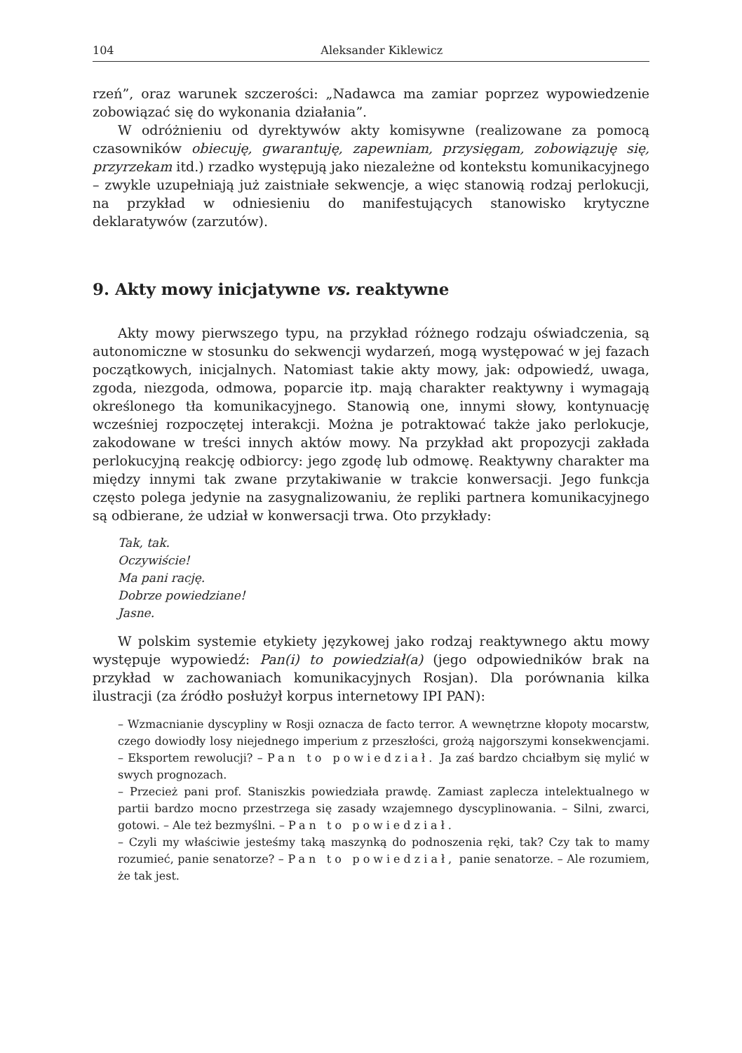104 Aleksander Kiklewicz
rzeń”, oraz warunek szczerości: „Nadawca ma zamiar poprzez wypowiedzenie zobowiązać się do wykonania działania”.
W odróżnieniu od dyrektywów akty komisywne (realizowane za pomocą czasowników obiecuję, gwarantuję, zapewniam, przysięgam, zobowiązuję się, przyrzekam itd.) rzadko występują jako niezależne od kontekstu komunikacyjnego – zwykle uzupełniają już zaistniałe sekwencje, a więc stanowią rodzaj perlokucji, na przykład w odniesieniu do manifestujących stanowisko krytyczne deklaratywów (zarzutów).
9. Akty mowy inicjatywne vs. reaktywne
Akty mowy pierwszego typu, na przykład różnego rodzaju oświadczenia, są autonomiczne w stosunku do sekwencji wydarzeń, mogą występować w jej fazach początkowych, inicjalnych. Natomiast takie akty mowy, jak: odpowiedź, uwaga, zgoda, niezgoda, odmowa, poparcie itp. mają charakter reaktywny i wymagają określonego tła komunikacyjnego. Stanowią one, innymi słowy, kontynuację wcześniej rozpoczętej interakcji. Można je potraktować także jako perlokucje, zakodowane w treści innych aktów mowy. Na przykład akt propozycji zakłada perlokucyjną reakcję odbiorcy: jego zgodę lub odmowę. Reaktywny charakter ma między innymi tak zwane przytakiwanie w trakcie konwersacji. Jego funkcja często polega jedynie na zasygnalizowaniu, że repliki partnera komunikacyjnego są odbierane, że udział w konwersacji trwa. Oto przykłady:
Tak, tak.
Oczywiście!
Ma pani rację.
Dobrze powiedziane!
Jasne.
W polskim systemie etykiety językowej jako rodzaj reaktywnego aktu mowy występuje wypowiedź: Pan(i) to powiedział(a) (jego odpowiedników brak na przykład w zachowaniach komunikacyjnych Rosjan). Dla porównania kilka ilustracji (za źródło posłużył korpus internetowy IPI PAN):
– Wzmacnianie dyscypliny w Rosji oznacza de facto terror. A wewnętrzne kłopoty mocarstw, czego dowiodły losy niejednego imperium z przeszłości, grożą najgorszymi konsekwencjami. – Eksportem rewolucji? – Pan to powiedział. Ja zaś bardzo chciałbym się mylić w swych prognozach.
– Przecież pani prof. Staniszkis powiedziała prawdę. Zamiast zaplecza intelektualnego w partii bardzo mocno przestrzega się zasady wzajemnego dyscyplinowania. – Silni, zwarci, gotowi. – Ale też bezmyślni. – Pan to powiedział.
– Czyli my właściwie jesteśmy taką maszynką do podnoszenia ręki, tak? Czy tak to mamy rozumieć, panie senatorze? – Pan to powiedział, panie senatorze. – Ale rozumiem, że tak jest.